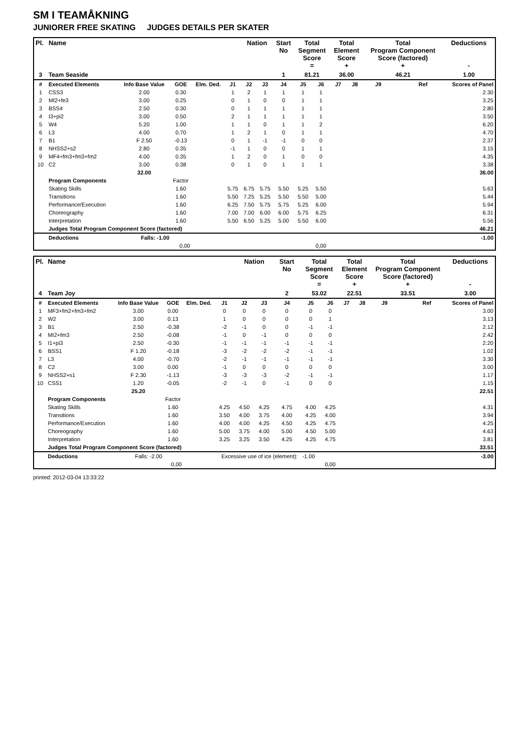SM I TEAMÅKNING
JUNIORER FREE SKATING JUDGES DETAILS PER SKATER
| Pl. | Name | | | | | Nation | | Start No | Total Segment Score = | | Total Element Score + | | Total Program Component Score (factored) + | | | Deductions - |
| --- | --- | --- | --- | --- | --- | --- | --- | --- | --- | --- | --- | --- | --- | --- | --- | --- |
| 3 | Team Seaside | | | | | | | 1 | 81.21 | | 36.00 | | 46.21 | | | 1.00 |
| # | Executed Elements | Info Base Value | GOE | Elm. Ded. | J1 | J2 | J3 | J4 | J5 | J6 | J7 | J8 | J9 | | Ref | Scores of Panel |
| 1 | CSS3 | 2.00 | 0.30 | | 1 | 2 | 1 | 1 | 1 | 1 | | | | | | 2.30 |
| 2 | MI2+fe3 | 3.00 | 0.25 | | 0 | 1 | 0 | 0 | 1 | 1 | | | | | | 3.25 |
| 3 | BSS4 | 2.50 | 0.30 | | 0 | 1 | 1 | 1 | 1 | 1 | | | | | | 2.80 |
| 4 | I3+pi2 | 3.00 | 0.50 | | 2 | 1 | 1 | 1 | 1 | 1 | | | | | | 3.50 |
| 5 | W4 | 5.20 | 1.00 | | 1 | 1 | 0 | 1 | 1 | 2 | | | | | | 6.20 |
| 6 | L3 | 4.00 | 0.70 | | 1 | 2 | 1 | 0 | 1 | 1 | | | | | | 4.70 |
| 7 | B1 | F 2.50 | -0.13 | | 0 | 1 | -1 | -1 | 0 | 0 | | | | | | 2.37 |
| 8 | NHSS2+s2 | 2.80 | 0.35 | | -1 | 1 | 0 | 0 | 1 | 1 | | | | | | 3.15 |
| 9 | MF4+fm3+fm3+fm2 | 4.00 | 0.35 | | 1 | 2 | 0 | 1 | 0 | 0 | | | | | | 4.35 |
| 10 | C2 | 3.00 | 0.38 | | 0 | 1 | 0 | 1 | 1 | 1 | | | | | | 3.38 |
| | | 32.00 | | | | | | | | | | | | | | 36.00 |
| | Program Components | | Factor | | | | | | | | | | | | | |
| | Skating Skills | | 1.60 | | 5.75 | 6.75 | 5.75 | 5.50 | 5.25 | 5.50 | | | | | | 5.63 |
| | Transitions | | 1.60 | | 5.50 | 7.25 | 5.25 | 5.50 | 5.50 | 5.00 | | | | | | 5.44 |
| | Performance/Execution | | 1.60 | | 6.25 | 7.50 | 5.75 | 5.75 | 5.25 | 6.00 | | | | | | 5.94 |
| | Choreography | | 1.60 | | 7.00 | 7.00 | 6.00 | 6.00 | 5.75 | 6.25 | | | | | | 6.31 |
| | Interpretation | | 1.60 | | 5.50 | 6.50 | 5.25 | 5.00 | 5.50 | 6.00 | | | | | | 5.56 |
| | Judges Total Program Component Score (factored) | | | | | | | | | | | | | | | 46.21 |
| | Deductions | Falls: -1.00 | | | | | | | | | | | | | | -1.00 |
| | | 0,00 | | | | | | | | 0,00 | | | | | | |
| Pl. | Name | | | | | Nation | | Start No | Total Segment Score = | | Total Element Score + | | Total Program Component Score (factored) + | | | Deductions - |
| --- | --- | --- | --- | --- | --- | --- | --- | --- | --- | --- | --- | --- | --- | --- | --- | --- |
| 4 | Team Joy | | | | | | | 2 | 53.02 | | 22.51 | | 33.51 | | | 3.00 |
| # | Executed Elements | Info Base Value | GOE | Elm. Ded. | J1 | J2 | J3 | J4 | J5 | J6 | J7 | J8 | J9 | | Ref | Scores of Panel |
| 1 | MF3+fm2+fm3+fm2 | 3.00 | 0.00 | | 0 | 0 | 0 | 0 | 0 | 0 | | | | | | 3.00 |
| 2 | W2 | 3.00 | 0.13 | | 1 | 0 | 0 | 0 | 0 | 1 | | | | | | 3.13 |
| 3 | B1 | 2.50 | -0.38 | | -2 | -1 | 0 | 0 | -1 | -1 | | | | | | 2.12 |
| 4 | MI2+fm3 | 2.50 | -0.08 | | -1 | 0 | -1 | 0 | 0 | 0 | | | | | | 2.42 |
| 5 | I1+pi3 | 2.50 | -0.30 | | -1 | -1 | -1 | -1 | -1 | -1 | | | | | | 2.20 |
| 6 | BSS1 | F 1.20 | -0.18 | | -3 | -2 | -2 | -2 | -1 | -1 | | | | | | 1.02 |
| 7 | L3 | 4.00 | -0.70 | | -2 | -1 | -1 | -1 | -1 | -1 | | | | | | 3.30 |
| 8 | C2 | 3.00 | 0.00 | | -1 | 0 | 0 | 0 | 0 | 0 | | | | | | 3.00 |
| 9 | NHSS2+s1 | F 2.30 | -1.13 | | -3 | -3 | -3 | -2 | -1 | -1 | | | | | | 1.17 |
| 10 | CSS1 | 1.20 | -0.05 | | -2 | -1 | 0 | -1 | 0 | 0 | | | | | | 1.15 |
| | | 25.20 | | | | | | | | | | | | | | 22.51 |
| | Program Components | | Factor | | | | | | | | | | | | | |
| | Skating Skills | | 1.60 | | 4.25 | 4.50 | 4.25 | 4.75 | 4.00 | 4.25 | | | | | | 4.31 |
| | Transitions | | 1.60 | | 3.50 | 4.00 | 3.75 | 4.00 | 4.25 | 4.00 | | | | | | 3.94 |
| | Performance/Execution | | 1.60 | | 4.00 | 4.00 | 4.25 | 4.50 | 4.25 | 4.75 | | | | | | 4.25 |
| | Choreography | | 1.60 | | 5.00 | 3.75 | 4.00 | 5.00 | 4.50 | 5.00 | | | | | | 4.63 |
| | Interpretation | | 1.60 | | 3.25 | 3.25 | 3.50 | 4.25 | 4.25 | 4.75 | | | | | | 3.81 |
| | Judges Total Program Component Score (factored) | | | | | | | | | | | | | | | 33.51 |
| | Deductions | Falls: -2.00 | | | Excessive use of ice (element): -1.00 | | | | | | | | | | | -3.00 |
| | | 0,00 | | | | | | | | 0,00 | | | | | | |
printed: 2012-03-04 13:33:22